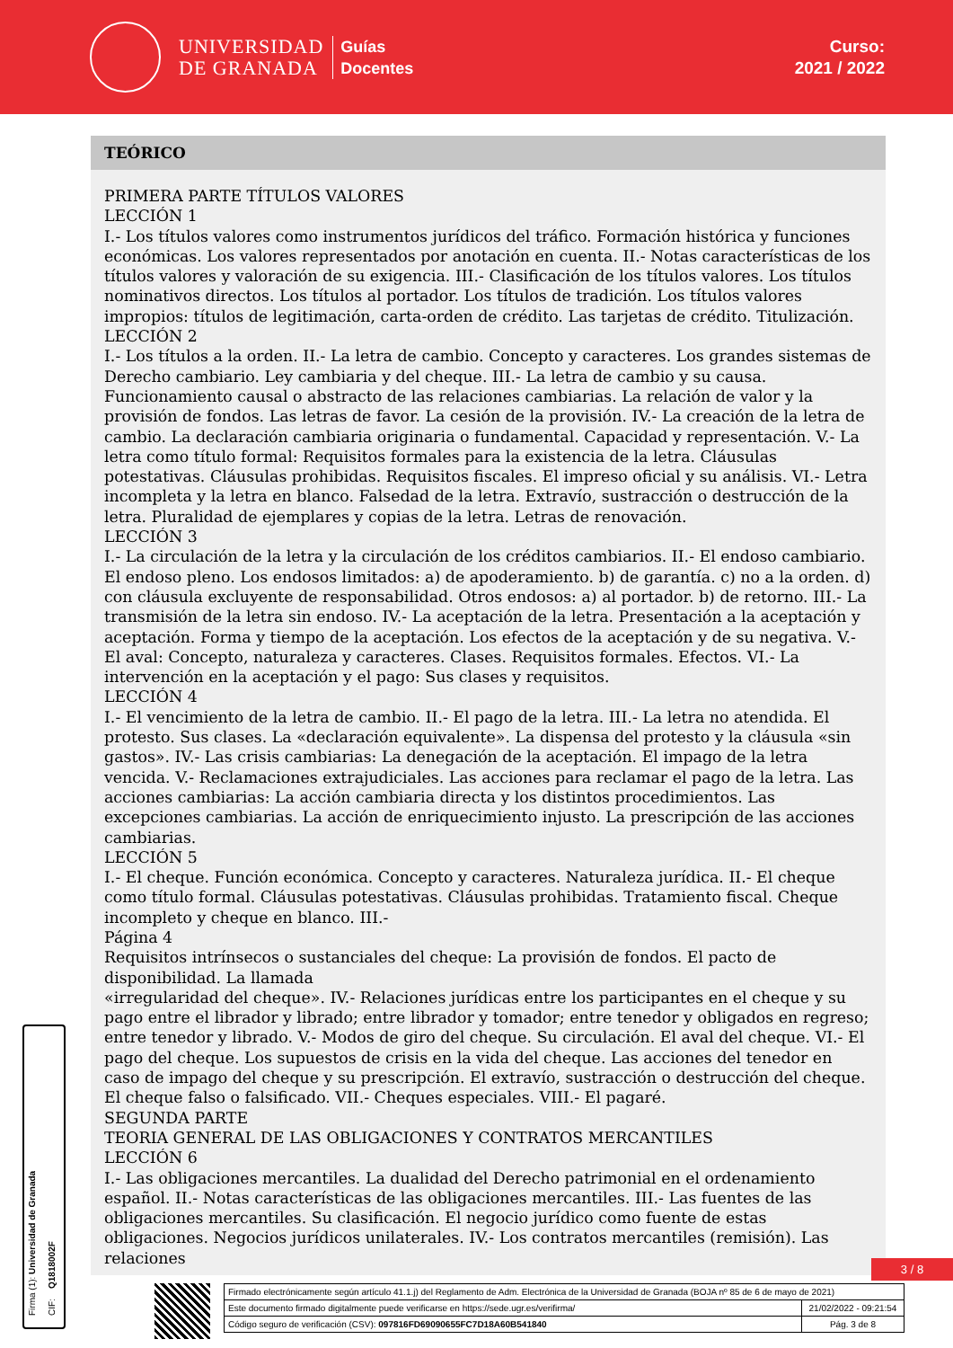UNIVERSIDAD
DE GRANADA
Guías
Docentes
Curso:
2021 / 2022
TEÓRICO
PRIMERA PARTE TÍTULOS VALORES
LECCIÓN 1
I.- Los títulos valores como instrumentos jurídicos del tráfico. Formación histórica y funciones económicas. Los valores representados por anotación en cuenta. II.- Notas características de los títulos valores y valoración de su exigencia. III.- Clasificación de los títulos valores. Los títulos nominativos directos. Los títulos al portador. Los títulos de tradición. Los títulos valores impropios: títulos de legitimación, carta-orden de crédito. Las tarjetas de crédito. Titulización.
LECCIÓN 2
I.- Los títulos a la orden. II.- La letra de cambio. Concepto y caracteres. Los grandes sistemas de Derecho cambiario. Ley cambiaria y del cheque. III.- La letra de cambio y su causa. Funcionamiento causal o abstracto de las relaciones cambiarias. La relación de valor y la provisión de fondos. Las letras de favor. La cesión de la provisión. IV.- La creación de la letra de cambio. La declaración cambiaria originaria o fundamental. Capacidad y representación. V.- La letra como título formal: Requisitos formales para la existencia de la letra. Cláusulas potestativas. Cláusulas prohibidas. Requisitos fiscales. El impreso oficial y su análisis. VI.- Letra incompleta y la letra en blanco. Falsedad de la letra. Extravío, sustracción o destrucción de la letra. Pluralidad de ejemplares y copias de la letra. Letras de renovación.
LECCIÓN 3
I.- La circulación de la letra y la circulación de los créditos cambiarios. II.- El endoso cambiario. El endoso pleno. Los endosos limitados: a) de apoderamiento. b) de garantía. c) no a la orden. d) con cláusula excluyente de responsabilidad. Otros endosos: a) al portador. b) de retorno. III.- La transmisión de la letra sin endoso. IV.- La aceptación de la letra. Presentación a la aceptación y aceptación. Forma y tiempo de la aceptación. Los efectos de la aceptación y de su negativa. V.- El aval: Concepto, naturaleza y caracteres. Clases. Requisitos formales. Efectos. VI.- La intervención en la aceptación y el pago: Sus clases y requisitos.
LECCIÓN 4
I.- El vencimiento de la letra de cambio. II.- El pago de la letra. III.- La letra no atendida. El protesto. Sus clases. La «declaración equivalente». La dispensa del protesto y la cláusula «sin gastos». IV.- Las crisis cambiarias: La denegación de la aceptación. El impago de la letra vencida. V.- Reclamaciones extrajudiciales. Las acciones para reclamar el pago de la letra. Las acciones cambiarias: La acción cambiaria directa y los distintos procedimientos. Las excepciones cambiarias. La acción de enriquecimiento injusto. La prescripción de las acciones cambiarias.
LECCIÓN 5
I.- El cheque. Función económica. Concepto y caracteres. Naturaleza jurídica. II.- El cheque como título formal. Cláusulas potestativas. Cláusulas prohibidas. Tratamiento fiscal. Cheque incompleto y cheque en blanco. III.-
Página 4
Requisitos intrínsecos o sustanciales del cheque: La provisión de fondos. El pacto de disponibilidad. La llamada
«irregularidad del cheque». IV.- Relaciones jurídicas entre los participantes en el cheque y su pago entre el librador y librado; entre librador y tomador; entre tenedor y obligados en regreso; entre tenedor y librado. V.- Modos de giro del cheque. Su circulación. El aval del cheque. VI.- El pago del cheque. Los supuestos de crisis en la vida del cheque. Las acciones del tenedor en caso de impago del cheque y su prescripción. El extravío, sustracción o destrucción del cheque. El cheque falso o falsificado. VII.- Cheques especiales. VIII.- El pagaré.
SEGUNDA PARTE
TEORIA GENERAL DE LAS OBLIGACIONES Y CONTRATOS MERCANTILES
LECCIÓN 6
I.- Las obligaciones mercantiles. La dualidad del Derecho patrimonial en el ordenamiento español. II.- Notas características de las obligaciones mercantiles. III.- Las fuentes de las obligaciones mercantiles. Su clasificación. El negocio jurídico como fuente de estas obligaciones. Negocios jurídicos unilaterales. IV.- Los contratos mercantiles (remisión). Las relaciones
Firma (1): Universidad de Granada
CIF: Q1818002F
3 / 8
| Firmado electrónicamente según artículo 41.1.j) del Reglamento de Adm. Electrónica de la Universidad de Granada (BOJA nº 85 de 6 de mayo de 2021) | |
| Este documento firmado digitalmente puede verificarse en https://sede.ugr.es/verifirma/ | 21/02/2022 - 09:21:54 |
| Código seguro de verificación (CSV): 097816FD69090655FC7D18A60B541840 | Pág. 3 de 8 |